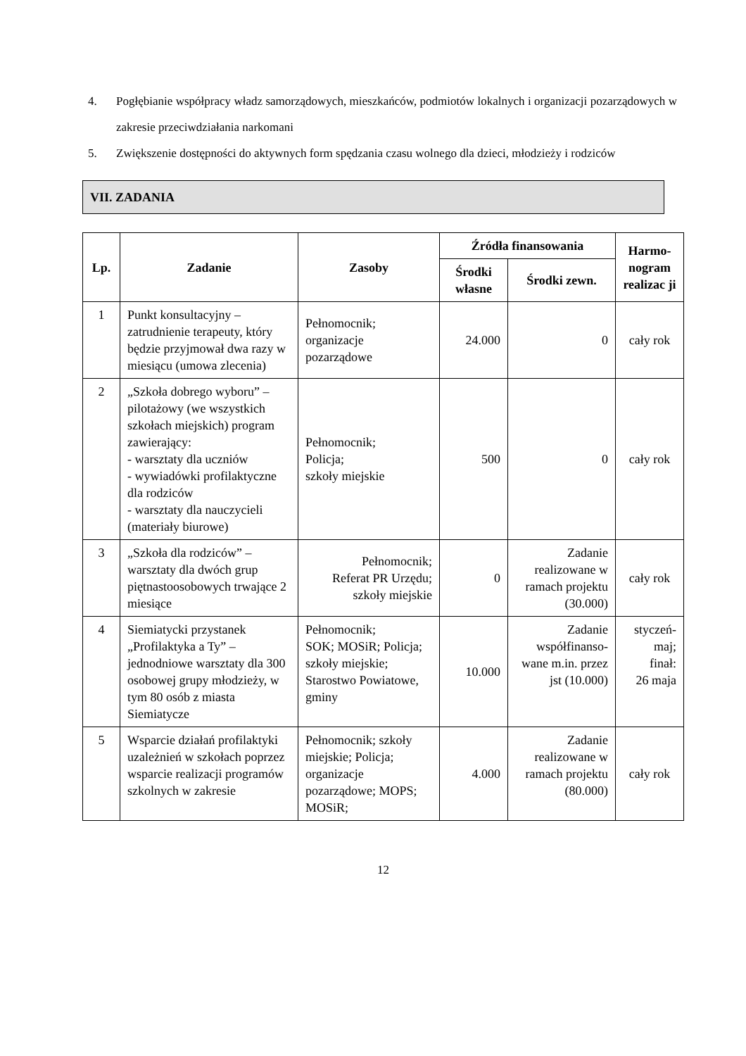4. Pogłębianie współpracy władz samorządowych, mieszkańców, podmiotów lokalnych i organizacji pozarządowych w zakresie przeciwdziałania narkomani
5. Zwiększenie dostępności do aktywnych form spędzania czasu wolnego dla dzieci, młodzieży i rodziców
VII. ZADANIA
| Lp. | Zadanie | Zasoby | Źródła finansowania | | Harmo- nogram realizac ji |
| --- | --- | --- | --- | --- | --- |
| | | | Środki własne | Środki zewn. | |
| 1 | Punkt konsultacyjny – zatrudnienie terapeuty, który będzie przyjmował dwa razy w miesiącu (umowa zlecenia) | Pełnomocnik; organizacje pozarządowe | 24.000 | 0 | cały rok |
| 2 | „Szkoła dobrego wyboru” – pilotażowy (we wszystkich szkołach miejskich) program zawierający: - warsztaty dla uczniów - wywiadówki profilaktyczne dla rodziców - warsztaty dla nauczycieli (materiały biurowe) | Pełnomocnik; Policja; szkoły miejskie | 500 | 0 | cały rok |
| 3 | „Szkoła dla rodziców” – warsztaty dla dwóch grup piętnastoosobowych trwające 2 miesiące | Pełnomocnik; Referat PR Urzędu; szkoły miejskie | 0 | Zadanie realizowane w ramach projektu (30.000) | cały rok |
| 4 | Siemiatycki przystanek „Profilaktyka a Ty” – jednodniowe warsztaty dla 300 osobowej grupy młodzieży, w tym 80 osób z miasta Siemiatycze | Pełnomocnik; SOK; MOSiR; Policja; szkoły miejskie; Starostwo Powiatowe, gminy | 10.000 | Zadanie współfinanso-wane m.in. przez jst (10.000) | styczeń-maj; finał: 26 maja |
| 5 | Wsparcie działań profilaktyki uzależnień w szkołach poprzez wsparcie realizacji programów szkolnych w zakresie | Pełnomocnik; szkoły miejskie; Policja; organizacje pozarządowe; MOPS; MOSiR; | 4.000 | Zadanie realizowane w ramach projektu (80.000) | cały rok |
12